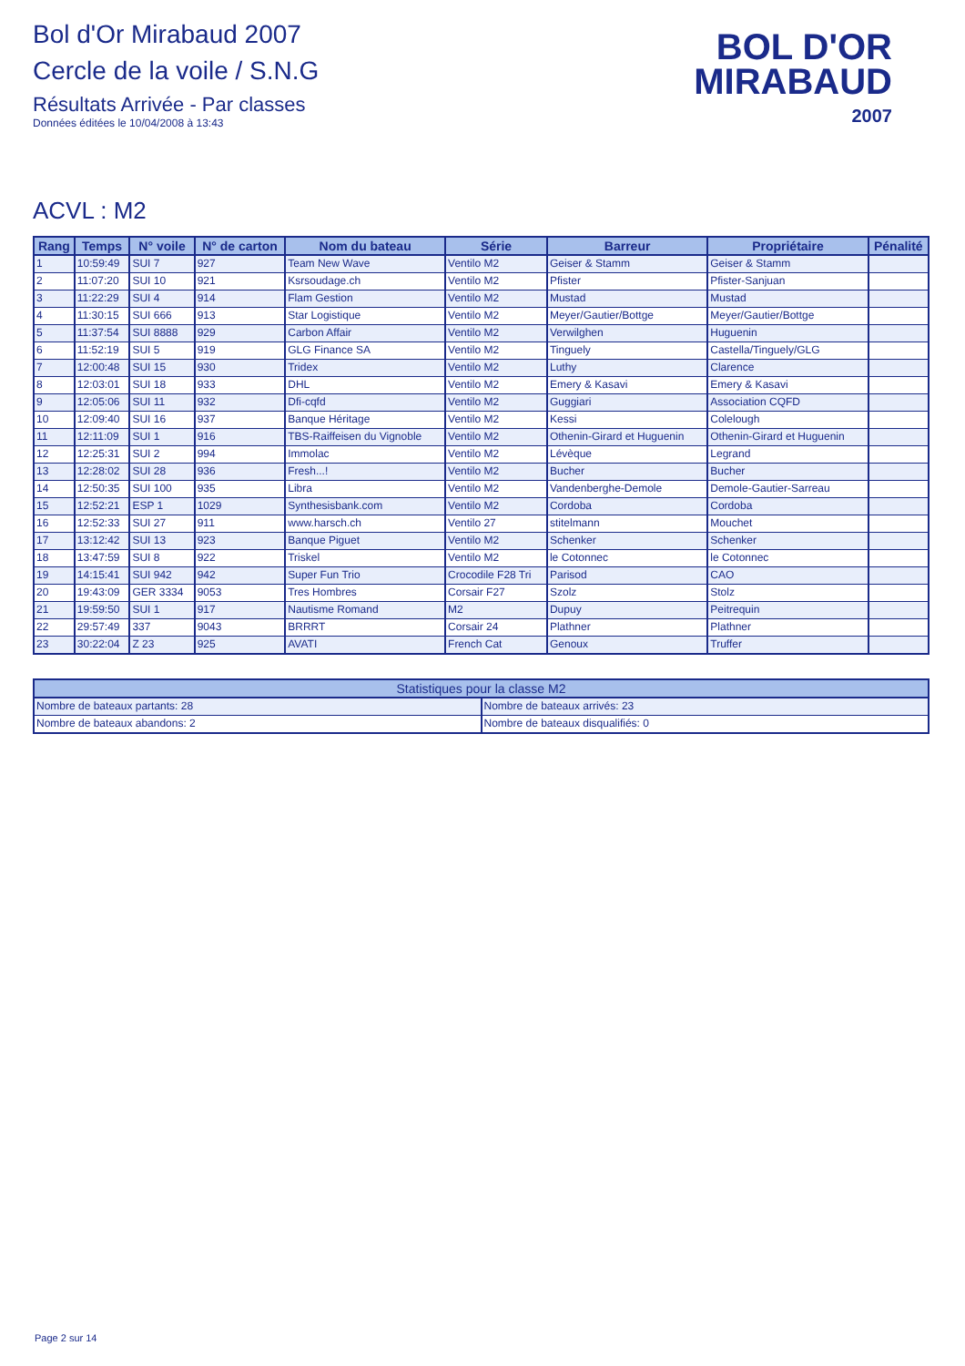Bol d'Or Mirabaud 2007
Cercle de la voile / S.N.G
Résultats Arrivée - Par classes
Données éditées le 10/04/2008 à 13:43
BOL D'OR
MIRABAUD
2007
ACVL : M2
| Rang | Temps | N° voile | N° de carton | Nom du bateau | Série | Barreur | Propriétaire | Pénalité |
| --- | --- | --- | --- | --- | --- | --- | --- | --- |
| 1 | 10:59:49 | SUI 7 | 927 | Team New Wave | Ventilo M2 | Geiser & Stamm | Geiser & Stamm | |
| 2 | 11:07:20 | SUI 10 | 921 | Ksrsoudage.ch | Ventilo M2 | Pfister | Pfister-Sanjuan | |
| 3 | 11:22:29 | SUI 4 | 914 | Flam Gestion | Ventilo M2 | Mustad | Mustad | |
| 4 | 11:30:15 | SUI 666 | 913 | Star Logistique | Ventilo M2 | Meyer/Gautier/Bottge | Meyer/Gautier/Bottge | |
| 5 | 11:37:54 | SUI 8888 | 929 | Carbon Affair | Ventilo M2 | Verwilghen | Huguenin | |
| 6 | 11:52:19 | SUI 5 | 919 | GLG Finance SA | Ventilo M2 | Tinguely | Castella/Tinguely/GLG | |
| 7 | 12:00:48 | SUI 15 | 930 | Tridex | Ventilo M2 | Luthy | Clarence | |
| 8 | 12:03:01 | SUI 18 | 933 | DHL | Ventilo M2 | Emery & Kasavi | Emery & Kasavi | |
| 9 | 12:05:06 | SUI 11 | 932 | Dfi-cqfd | Ventilo M2 | Guggiari | Association CQFD | |
| 10 | 12:09:40 | SUI 16 | 937 | Banque Héritage | Ventilo M2 | Kessi | Colelough | |
| 11 | 12:11:09 | SUI 1 | 916 | TBS-Raiffeisen du Vignoble | Ventilo M2 | Othenin-Girard et Huguenin | Othenin-Girard et Huguenin | |
| 12 | 12:25:31 | SUI 2 | 994 | Immolac | Ventilo M2 | Lévèque | Legrand | |
| 13 | 12:28:02 | SUI 28 | 936 | Fresh...! | Ventilo M2 | Bucher | Bucher | |
| 14 | 12:50:35 | SUI 100 | 935 | Libra | Ventilo M2 | Vandenberghe-Demole | Demole-Gautier-Sarreau | |
| 15 | 12:52:21 | ESP 1 | 1029 | Synthesisbank.com | Ventilo M2 | Cordoba | Cordoba | |
| 16 | 12:52:33 | SUI 27 | 911 | www.harsch.ch | Ventilo 27 | stitelmann | Mouchet | |
| 17 | 13:12:42 | SUI 13 | 923 | Banque Piguet | Ventilo M2 | Schenker | Schenker | |
| 18 | 13:47:59 | SUI 8 | 922 | Triskel | Ventilo M2 | le Cotonnec | le Cotonnec | |
| 19 | 14:15:41 | SUI 942 | 942 | Super Fun Trio | Crocodile F28 Tri | Parisod | CAO | |
| 20 | 19:43:09 | GER 3334 | 9053 | Tres Hombres | Corsair F27 | Szolz | Stolz | |
| 21 | 19:59:50 | SUI 1 | 917 | Nautisme Romand | M2 | Dupuy | Peitrequin | |
| 22 | 29:57:49 | 337 | 9043 | BRRRT | Corsair 24 | Plathner | Plathner | |
| 23 | 30:22:04 | Z 23 | 925 | AVATI | French Cat | Genoux | Truffer | |
| Statistiques pour la classe M2 | |
| --- | --- |
| Nombre de bateaux partants: 28 | Nombre de bateaux arrivés: 23 |
| Nombre de bateaux abandons: 2 | Nombre de bateaux disqualifiés: 0 |
Page 2 sur 14